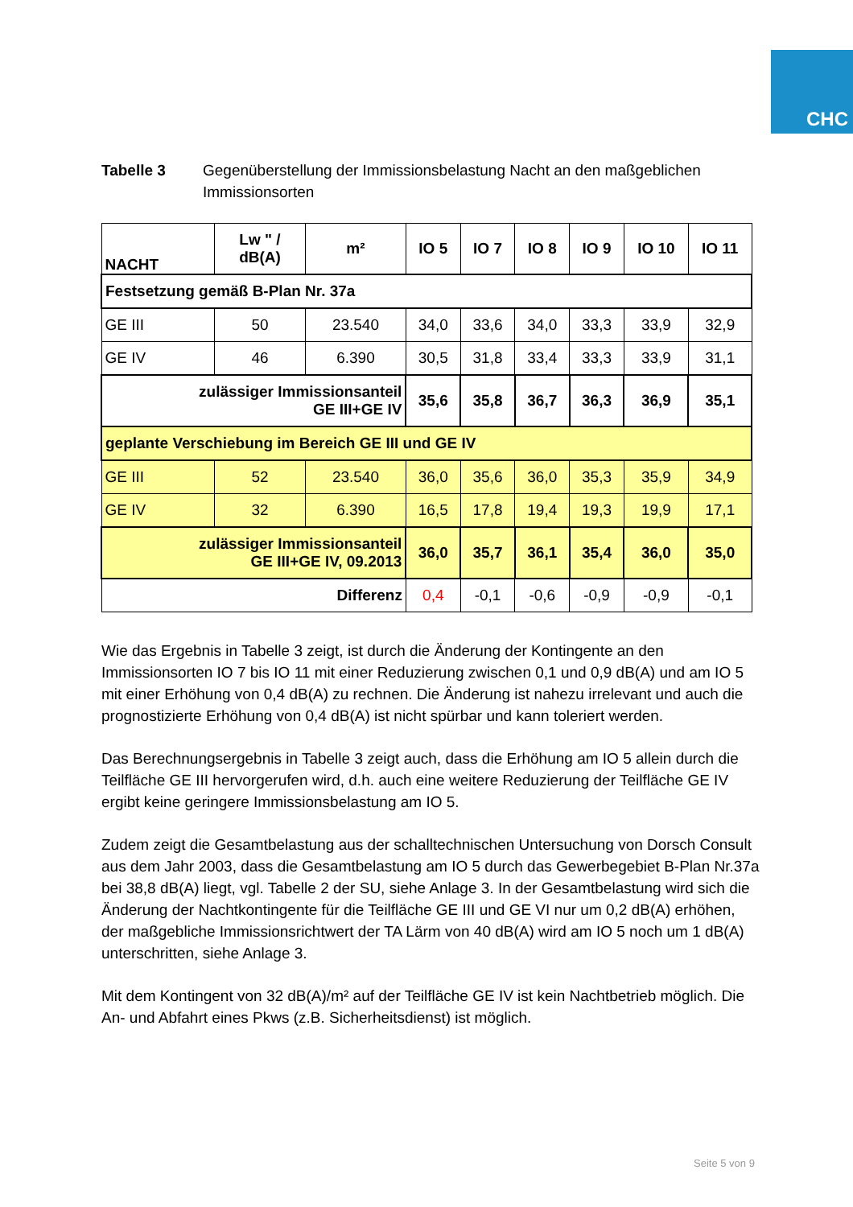CHC
Tabelle 3 Gegenüberstellung der Immissionsbelastung Nacht an den maßgeblichen Immissionsorten
| NACHT | Lw " / dB(A) | m² | IO 5 | IO 7 | IO 8 | IO 9 | IO 10 | IO 11 |
| --- | --- | --- | --- | --- | --- | --- | --- | --- |
| Festsetzung gemäß B-Plan Nr. 37a | | | | | | | | |
| GE III | 50 | 23.540 | 34,0 | 33,6 | 34,0 | 33,3 | 33,9 | 32,9 |
| GE IV | 46 | 6.390 | 30,5 | 31,8 | 33,4 | 33,3 | 33,9 | 31,1 |
| zulässiger Immissionsanteil GE III+GE IV | | | 35,6 | 35,8 | 36,7 | 36,3 | 36,9 | 35,1 |
| geplante Verschiebung im Bereich GE III und GE IV | | | | | | | | |
| GE III | 52 | 23.540 | 36,0 | 35,6 | 36,0 | 35,3 | 35,9 | 34,9 |
| GE IV | 32 | 6.390 | 16,5 | 17,8 | 19,4 | 19,3 | 19,9 | 17,1 |
| zulässiger Immissionsanteil GE III+GE IV, 09.2013 | | | 36,0 | 35,7 | 36,1 | 35,4 | 36,0 | 35,0 |
| Differenz | | | 0,4 | -0,1 | -0,6 | -0,9 | -0,9 | -0,1 |
Wie das Ergebnis in Tabelle 3 zeigt, ist durch die Änderung der Kontingente an den Immissionsorten IO 7 bis IO 11 mit einer Reduzierung zwischen 0,1 und 0,9 dB(A) und am IO 5 mit einer Erhöhung von 0,4 dB(A) zu rechnen. Die Änderung ist nahezu irrelevant und auch die prognostizierte Erhöhung von 0,4 dB(A) ist nicht spürbar und kann toleriert werden.
Das Berechnungsergebnis in Tabelle 3 zeigt auch, dass die Erhöhung am IO 5 allein durch die Teilfläche GE III hervorgerufen wird, d.h. auch eine weitere Reduzierung der Teilfläche GE IV ergibt keine geringere Immissionsbelastung am IO 5.
Zudem zeigt die Gesamtbelastung aus der schalltechnischen Untersuchung von Dorsch Consult aus dem Jahr 2003, dass die Gesamtbelastung am IO 5 durch das Gewerbegebiet B-Plan Nr.37a bei 38,8 dB(A) liegt, vgl. Tabelle 2 der SU, siehe Anlage 3. In der Gesamtbelastung wird sich die Änderung der Nachtkontingente für die Teilfläche GE III und GE VI nur um 0,2 dB(A) erhöhen, der maßgebliche Immissionsrichtwert der TA Lärm von 40 dB(A) wird am IO 5 noch um 1 dB(A) unterschritten, siehe Anlage 3.
Mit dem Kontingent von 32 dB(A)/m² auf der Teilfläche GE IV ist kein Nachtbetrieb möglich. Die An- und Abfahrt eines Pkws (z.B. Sicherheitsdienst) ist möglich.
Seite 5 von 9